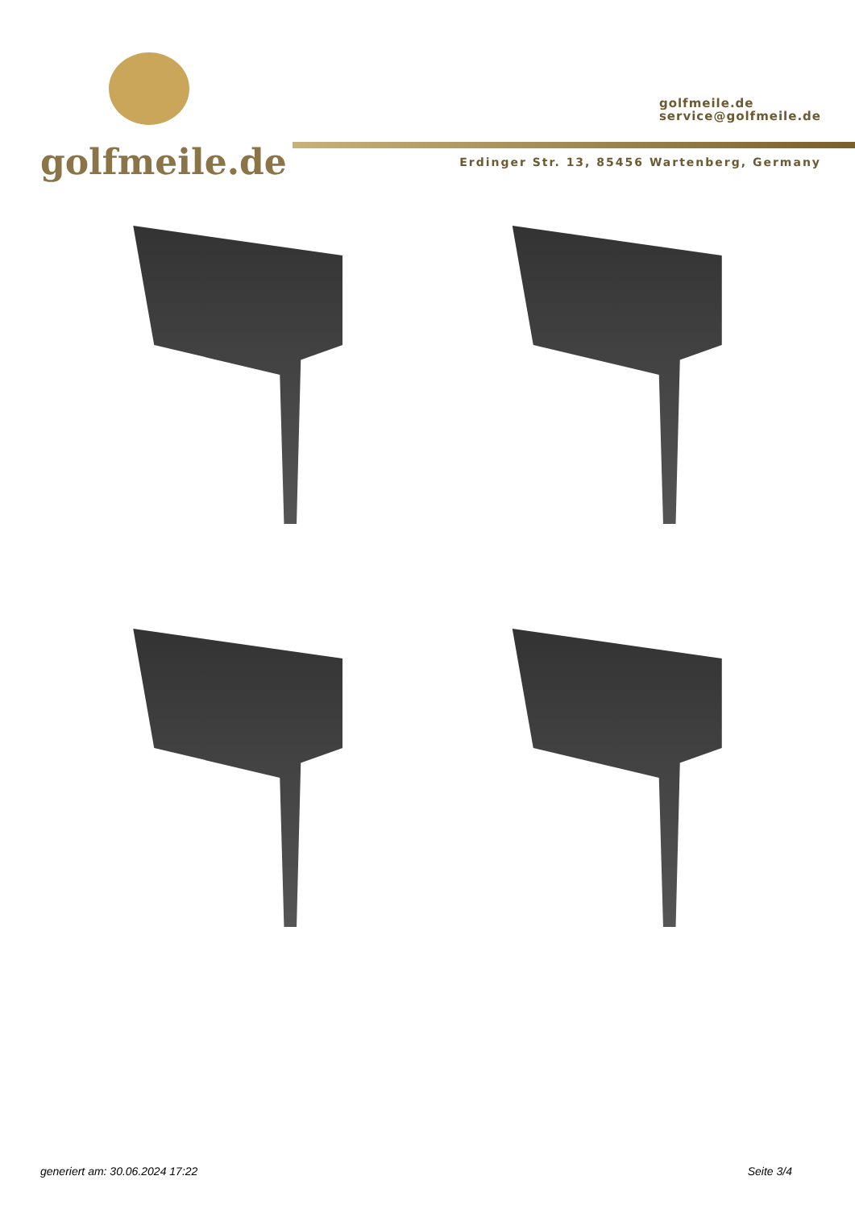golfmeile.de
golfmeile.de
service@golfmeile.de
Erdinger Str. 13, 85456 Wartenberg, Germany
generiert am: 30.06.2024 17:22 Seite 3/4